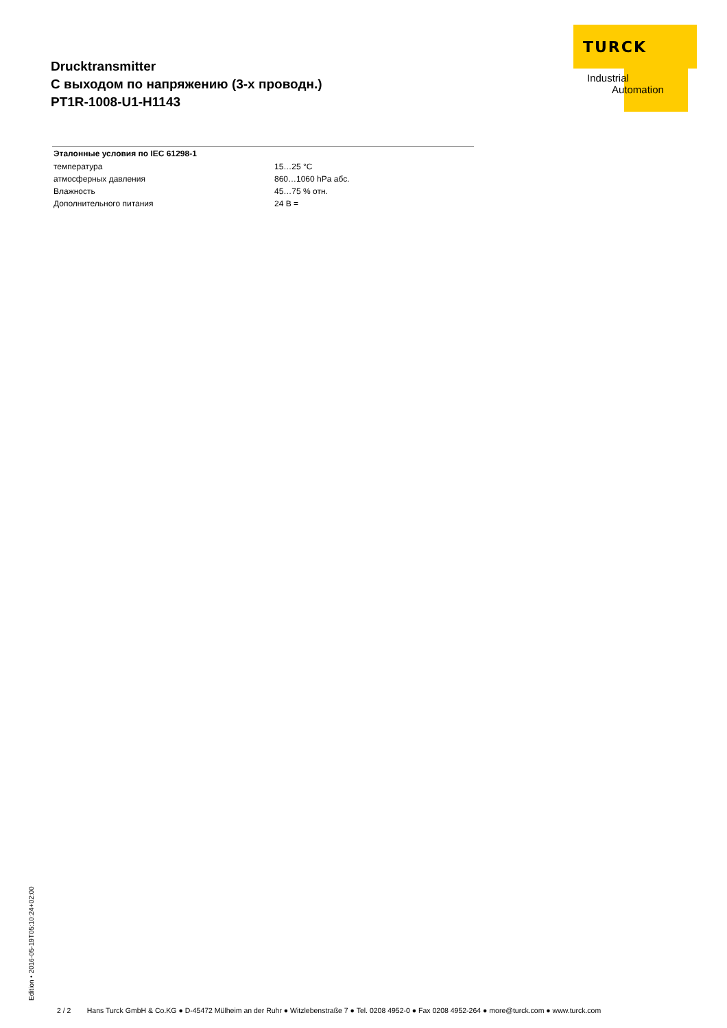TURCK
Industrial
Automation
Drucktransmitter
С выходом по напряжению (3-х проводн.)
PT1R-1008-U1-H1143
| Эталонные условия по IEC 61298-1 | |
| --- | --- |
| температура | 15…25 °C |
| атмосферных давления | 860…1060 hPa абс. |
| Влажность | 45…75 % отн. |
| Дополнительного питания | 24 В = |
Edition • 2016-05-19T05:10:24+02:00
2 / 2 Hans Turck GmbH & Co.KG ● D-45472 Mülheim an der Ruhr ● Witzlebenstraße 7 ● Tel. 0208 4952-0 ● Fax 0208 4952-264 ● more@turck.com ● www.turck.com